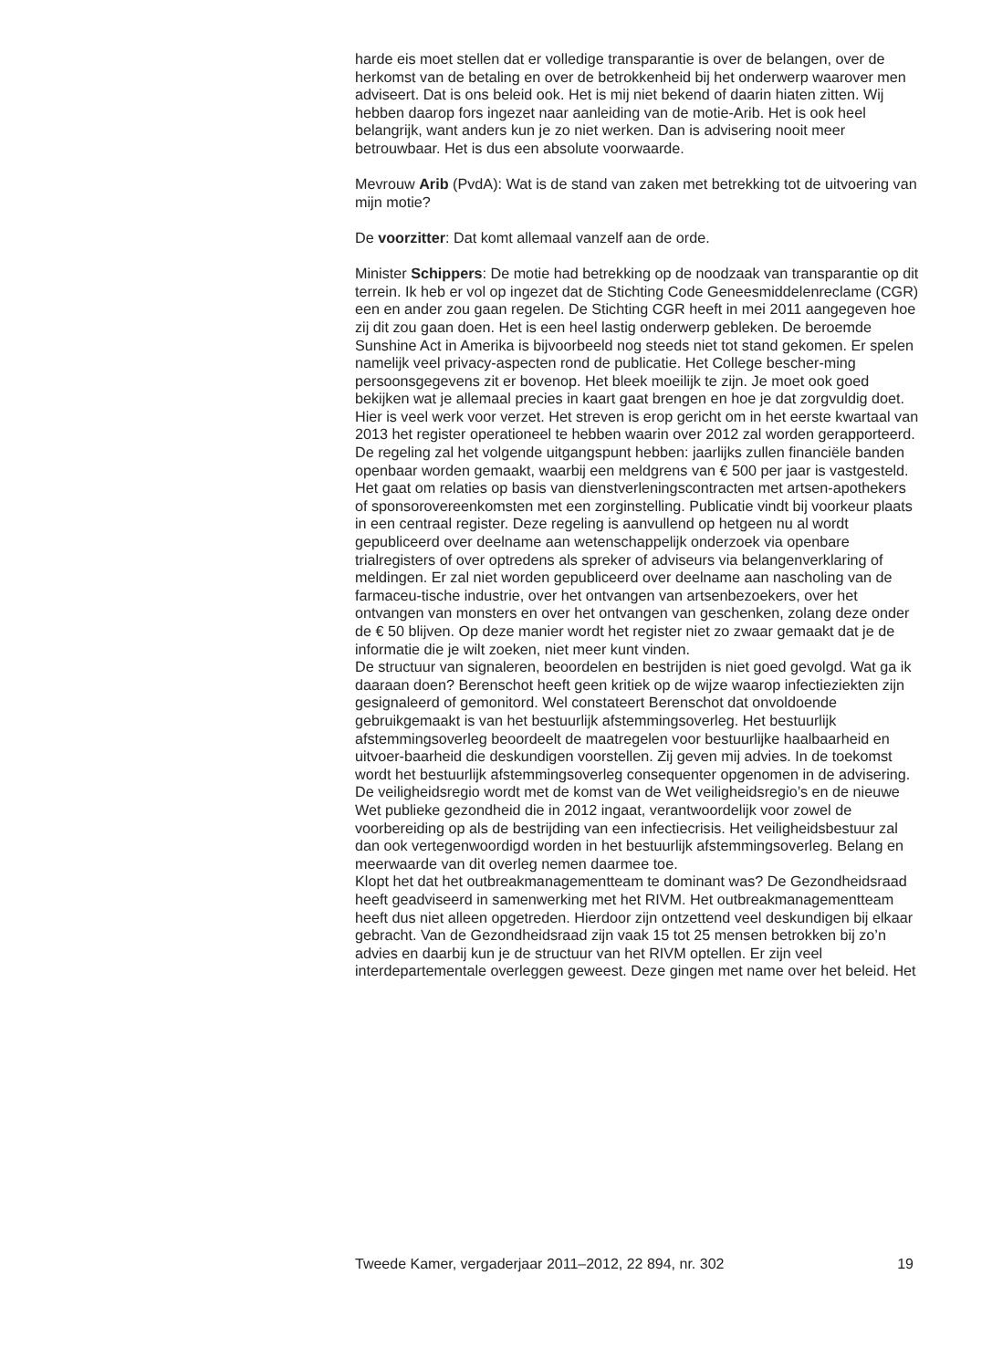harde eis moet stellen dat er volledige transparantie is over de belangen, over de herkomst van de betaling en over de betrokkenheid bij het onderwerp waarover men adviseert. Dat is ons beleid ook. Het is mij niet bekend of daarin hiaten zitten. Wij hebben daarop fors ingezet naar aanleiding van de motie-Arib. Het is ook heel belangrijk, want anders kun je zo niet werken. Dan is advisering nooit meer betrouwbaar. Het is dus een absolute voorwaarde.
Mevrouw Arib (PvdA): Wat is de stand van zaken met betrekking tot de uitvoering van mijn motie?
De voorzitter: Dat komt allemaal vanzelf aan de orde.
Minister Schippers: De motie had betrekking op de noodzaak van transparantie op dit terrein. Ik heb er vol op ingezet dat de Stichting Code Geneesmiddelenreclame (CGR) een en ander zou gaan regelen. De Stichting CGR heeft in mei 2011 aangegeven hoe zij dit zou gaan doen. Het is een heel lastig onderwerp gebleken. De beroemde Sunshine Act in Amerika is bijvoorbeeld nog steeds niet tot stand gekomen. Er spelen namelijk veel privacy-aspecten rond de publicatie. Het College bescher-ming persoonsgegevens zit er bovenop. Het bleek moeilijk te zijn. Je moet ook goed bekijken wat je allemaal precies in kaart gaat brengen en hoe je dat zorgvuldig doet. Hier is veel werk voor verzet. Het streven is erop gericht om in het eerste kwartaal van 2013 het register operationeel te hebben waarin over 2012 zal worden gerapporteerd. De regeling zal het volgende uitgangspunt hebben: jaarlijks zullen financiële banden openbaar worden gemaakt, waarbij een meldgrens van € 500 per jaar is vastgesteld. Het gaat om relaties op basis van dienstverleningscontracten met artsen-apothekers of sponsorovereenkomsten met een zorginstelling. Publicatie vindt bij voorkeur plaats in een centraal register. Deze regeling is aanvullend op hetgeen nu al wordt gepubliceerd over deelname aan wetenschappelijk onderzoek via openbare trialregisters of over optredens als spreker of adviseurs via belangenverklaring of meldingen. Er zal niet worden gepubliceerd over deelname aan nascholing van de farmaceu-tische industrie, over het ontvangen van artsenbezoekers, over het ontvangen van monsters en over het ontvangen van geschenken, zolang deze onder de € 50 blijven. Op deze manier wordt het register niet zo zwaar gemaakt dat je de informatie die je wilt zoeken, niet meer kunt vinden.
De structuur van signaleren, beoordelen en bestrijden is niet goed gevolgd. Wat ga ik daaraan doen? Berenschot heeft geen kritiek op de wijze waarop infectieziekten zijn gesignaleerd of gemonitord. Wel constateert Berenschot dat onvoldoende gebruikgemaakt is van het bestuurlijk afstemmingsoverleg. Het bestuurlijk afstemmingsoverleg beoordeelt de maatregelen voor bestuurlijke haalbaarheid en uitvoer-baarheid die deskundigen voorstellen. Zij geven mij advies. In de toekomst wordt het bestuurlijk afstemmingsoverleg consequenter opgenomen in de advisering. De veiligheidsregio wordt met de komst van de Wet veiligheidsregio’s en de nieuwe Wet publieke gezondheid die in 2012 ingaat, verantwoordelijk voor zowel de voorbereiding op als de bestrijding van een infectiecrisis. Het veiligheidsbestuur zal dan ook vertegenwoordigd worden in het bestuurlijk afstemmingsoverleg. Belang en meerwaarde van dit overleg nemen daarmee toe.
Klopt het dat het outbreakmanagementteam te dominant was? De Gezondheidsraad heeft geadviseerd in samenwerking met het RIVM. Het outbreakmanagementteam heeft dus niet alleen opgetreden. Hierdoor zijn ontzettend veel deskundigen bij elkaar gebracht. Van de Gezondheidsraad zijn vaak 15 tot 25 mensen betrokken bij zo’n advies en daarbij kun je de structuur van het RIVM optellen. Er zijn veel interdepartementale overleggen geweest. Deze gingen met name over het beleid. Het
Tweede Kamer, vergaderjaar 2011–2012, 22 894, nr. 302 19